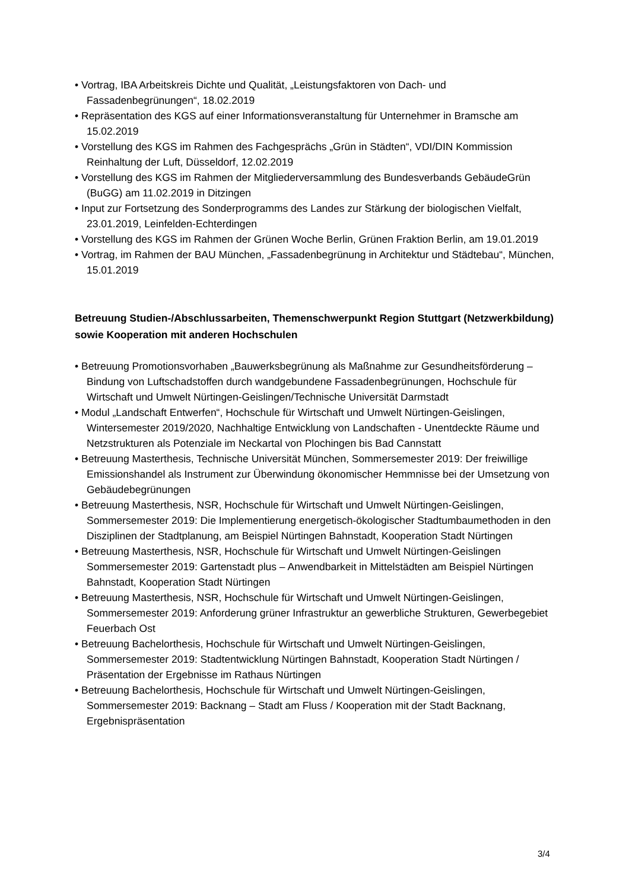• Vortrag, IBA Arbeitskreis Dichte und Qualität, „Leistungsfaktoren von Dach- und Fassadenbegrünungen“, 18.02.2019
• Repräsentation des KGS auf einer Informationsveranstaltung für Unternehmer in Bramsche am 15.02.2019
• Vorstellung des KGS im Rahmen des Fachgesprächs „Grün in Städten“, VDI/DIN Kommission Reinhaltung der Luft, Düsseldorf, 12.02.2019
• Vorstellung des KGS im Rahmen der Mitgliederversammlung des Bundesverbands GebäudeGrün (BuGG) am 11.02.2019 in Ditzingen
• Input zur Fortsetzung des Sonderprogramms des Landes zur Stärkung der biologischen Vielfalt, 23.01.2019, Leinfelden-Echterdingen
• Vorstellung des KGS im Rahmen der Grünen Woche Berlin, Grünen Fraktion Berlin, am 19.01.2019
• Vortrag, im Rahmen der BAU München, „Fassadenbegrünung in Architektur und Städtebau“, München, 15.01.2019
Betreuung Studien-/Abschlussarbeiten, Themenschwerpunkt Region Stuttgart (Netzwerkbildung) sowie Kooperation mit anderen Hochschulen
• Betreuung Promotionsvorhaben „Bauwerksbegrünung als Maßnahme zur Gesundheitsförderung – Bindung von Luftschadstoffen durch wandgebundene Fassadenbegrünungen, Hochschule für Wirtschaft und Umwelt Nürtingen-Geislingen/Technische Universität Darmstadt
• Modul „Landschaft Entwerfen“, Hochschule für Wirtschaft und Umwelt Nürtingen-Geislingen, Wintersemester 2019/2020, Nachhaltige Entwicklung von Landschaften - Unentdeckte Räume und Netzstrukturen als Potenziale im Neckartal von Plochingen bis Bad Cannstatt
• Betreuung Masterthesis, Technische Universität München, Sommersemester 2019: Der freiwillige Emissionshandel als Instrument zur Überwindung ökonomischer Hemmnisse bei der Umsetzung von Gebäudebegrünungen
• Betreuung Masterthesis, NSR, Hochschule für Wirtschaft und Umwelt Nürtingen-Geislingen, Sommersemester 2019: Die Implementierung energetisch-ökologischer Stadtumbaumethoden in den Disziplinen der Stadtplanung, am Beispiel Nürtingen Bahnstadt, Kooperation Stadt Nürtingen
• Betreuung Masterthesis, NSR, Hochschule für Wirtschaft und Umwelt Nürtingen-Geislingen Sommersemester 2019: Gartenstadt plus – Anwendbarkeit in Mittelstädten am Beispiel Nürtingen Bahnstadt, Kooperation Stadt Nürtingen
• Betreuung Masterthesis, NSR, Hochschule für Wirtschaft und Umwelt Nürtingen-Geislingen, Sommersemester 2019: Anforderung grüner Infrastruktur an gewerbliche Strukturen, Gewerbegebiet Feuerbach Ost
• Betreuung Bachelorthesis, Hochschule für Wirtschaft und Umwelt Nürtingen-Geislingen, Sommersemester 2019: Stadtentwicklung Nürtingen Bahnstadt, Kooperation Stadt Nürtingen / Präsentation der Ergebnisse im Rathaus Nürtingen
• Betreuung Bachelorthesis, Hochschule für Wirtschaft und Umwelt Nürtingen-Geislingen, Sommersemester 2019: Backnang – Stadt am Fluss / Kooperation mit der Stadt Backnang, Ergebnispräsentation
3/4